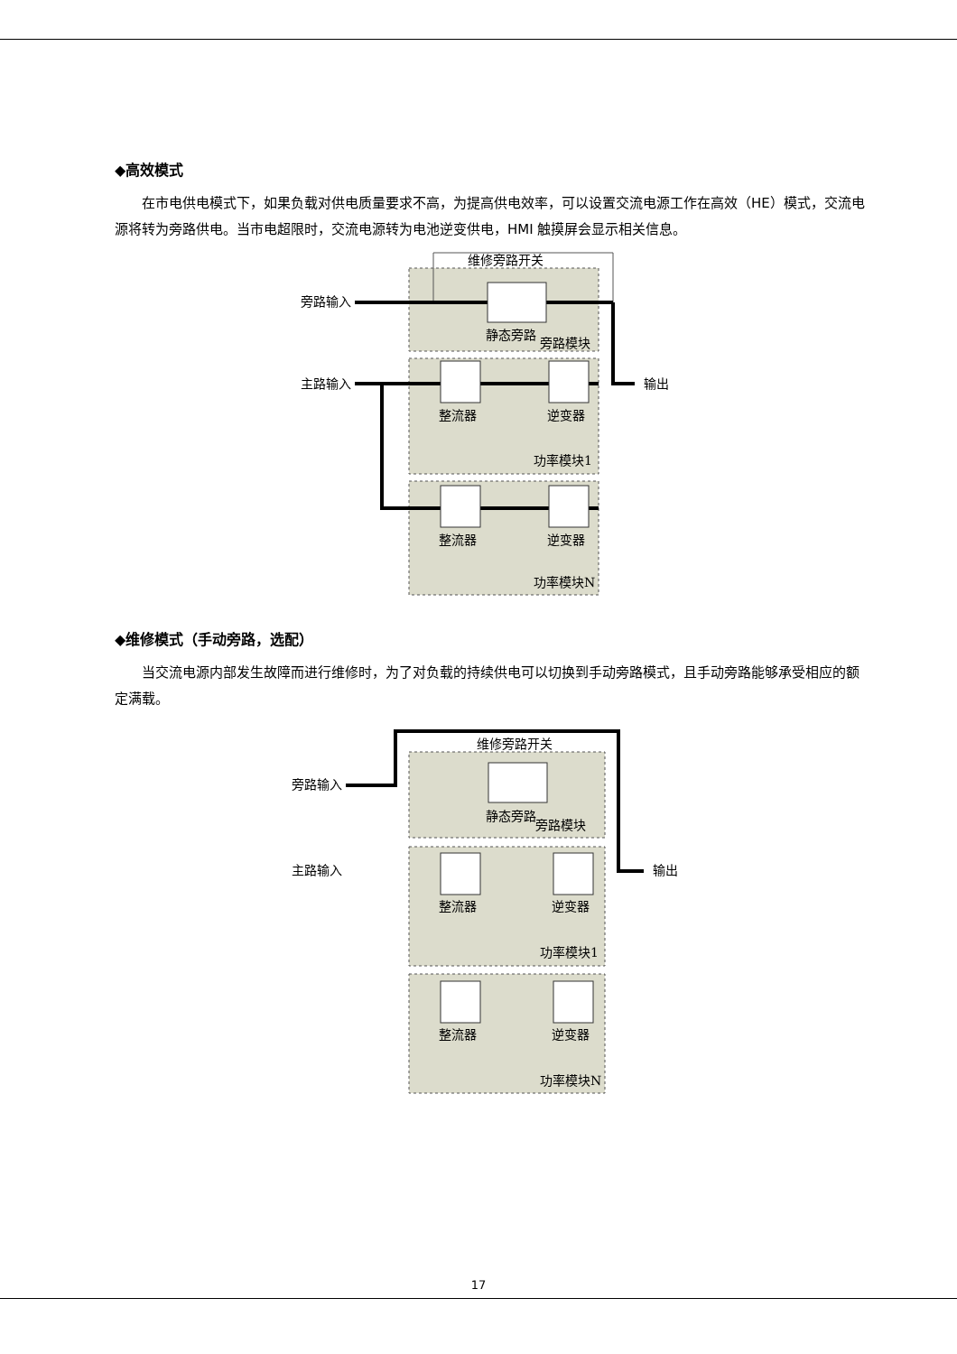◆高效模式
在市电供电模式下，如果负载对供电质量要求不高，为提高供电效率，可以设置交流电源工作在高效（HE）模式，交流电源将转为旁路供电。当市电超限时，交流电源转为电池逆变供电，HMI 触摸屏会显示相关信息。
维修旁路开关
旁路输入
主路输入
输出
静态旁路
旁路模块
整流器
逆变器
整流器
逆变器
功率模块1
功率模块N
◆维修模式（手动旁路，选配）
当交流电源内部发生故障而进行维修时，为了对负载的持续供电可以切换到手动旁路模式，且手动旁路能够承受相应的额定满载。
维修旁路开关
旁路输入
主路输入
输出
静态旁路
旁路模块
整流器
逆变器
整流器
逆变器
功率模块1
功率模块N
17